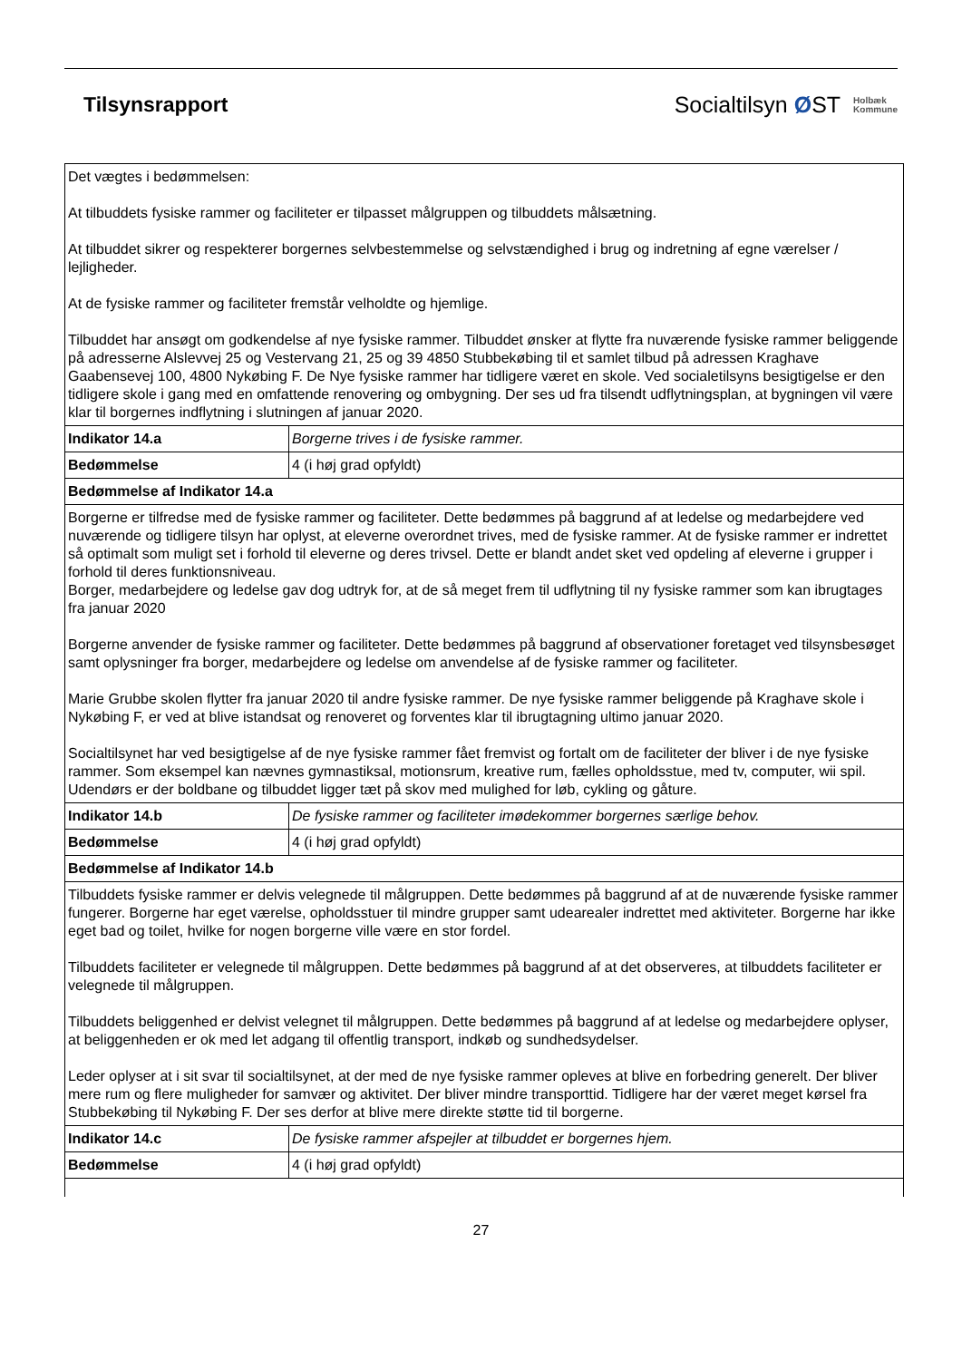Tilsynsrapport
Socialtilsyn ØST Holbæk
Kommune
| Det vægtes i bedømmelsen: At tilbuddets fysiske rammer og faciliteter er tilpasset målgruppen og tilbuddets målsætning. At tilbuddet sikrer og respekterer borgernes selvbestemmelse og selvstændighed i brug og indretning af egne værelser / lejligheder. At de fysiske rammer og faciliteter fremstår velholdte og hjemlige. Tilbuddet har ansøgt om godkendelse af nye fysiske rammer. Tilbuddet ønsker at flytte fra nuværende fysiske rammer beliggende på adresserne Alslevvej 25 og Vestervang 21, 25 og 39 4850 Stubbekøbing til et samlet tilbud på adressen Kraghave Gaabensevej 100, 4800 Nykøbing F. De Nye fysiske rammer har tidligere været en skole. Ved socialetilsyns besigtigelse er den tidligere skole i gang med en omfattende renovering og ombygning. Der ses ud fra tilsendt udflytningsplan, at bygningen vil være klar til borgernes indflytning i slutningen af januar 2020. | |
| Indikator 14.a | Borgerne trives i de fysiske rammer. |
| Bedømmelse | 4 (i høj grad opfyldt) |
| Bedømmelse af Indikator 14.a | |
| Borgerne er tilfredse med de fysiske rammer og faciliteter. Dette bedømmes på baggrund af at ledelse og medarbejdere ved nuværende og tidligere tilsyn har oplyst, at eleverne overordnet trives, med de fysiske rammer. At de fysiske rammer er indrettet så optimalt som muligt set i forhold til eleverne og deres trivsel. Dette er blandt andet sket ved opdeling af eleverne i grupper i forhold til deres funktionsniveau. Borger, medarbejdere og ledelse gav dog udtryk for, at de så meget frem til udflytning til ny fysiske rammer som kan ibrugtages fra januar 2020 Borgerne anvender de fysiske rammer og faciliteter. Dette bedømmes på baggrund af observationer foretaget ved tilsynsbesøget samt oplysninger fra borger, medarbejdere og ledelse om anvendelse af de fysiske rammer og faciliteter. Marie Grubbe skolen flytter fra januar 2020 til andre fysiske rammer. De nye fysiske rammer beliggende på Kraghave skole i Nykøbing F, er ved at blive istandsat og renoveret og forventes klar til ibrugtagning ultimo januar 2020. Socialtilsynet har ved besigtigelse af de nye fysiske rammer fået fremvist og fortalt om de faciliteter der bliver i de nye fysiske rammer. Som eksempel kan nævnes gymnastiksal, motionsrum, kreative rum, fælles opholdsstue, med tv, computer, wii spil. Udendørs er der boldbane og tilbuddet ligger tæt på skov med mulighed for løb, cykling og gåture. | |
| Indikator 14.b | De fysiske rammer og faciliteter imødekommer borgernes særlige behov. |
| Bedømmelse | 4 (i høj grad opfyldt) |
| Bedømmelse af Indikator 14.b | |
| Tilbuddets fysiske rammer er delvis velegnede til målgruppen. Dette bedømmes på baggrund af at de nuværende fysiske rammer fungerer. Borgerne har eget værelse, opholdsstuer til mindre grupper samt udearealer indrettet med aktiviteter. Borgerne har ikke eget bad og toilet, hvilke for nogen borgerne ville være en stor fordel. Tilbuddets faciliteter er velegnede til målgruppen. Dette bedømmes på baggrund af at det observeres, at tilbuddets faciliteter er velegnede til målgruppen. Tilbuddets beliggenhed er delvist velegnet til målgruppen. Dette bedømmes på baggrund af at ledelse og medarbejdere oplyser, at beliggenheden er ok med let adgang til offentlig transport, indkøb og sundhedsydelser. Leder oplyser at i sit svar til socialtilsynet, at der med de nye fysiske rammer opleves at blive en forbedring generelt. Der bliver mere rum og flere muligheder for samvær og aktivitet. Der bliver mindre transporttid. Tidligere har der været meget kørsel fra Stubbekøbing til Nykøbing F. Der ses derfor at blive mere direkte støtte tid til borgerne. | |
| Indikator 14.c | De fysiske rammer afspejler at tilbuddet er borgernes hjem. |
| Bedømmelse | 4 (i høj grad opfyldt) |
27